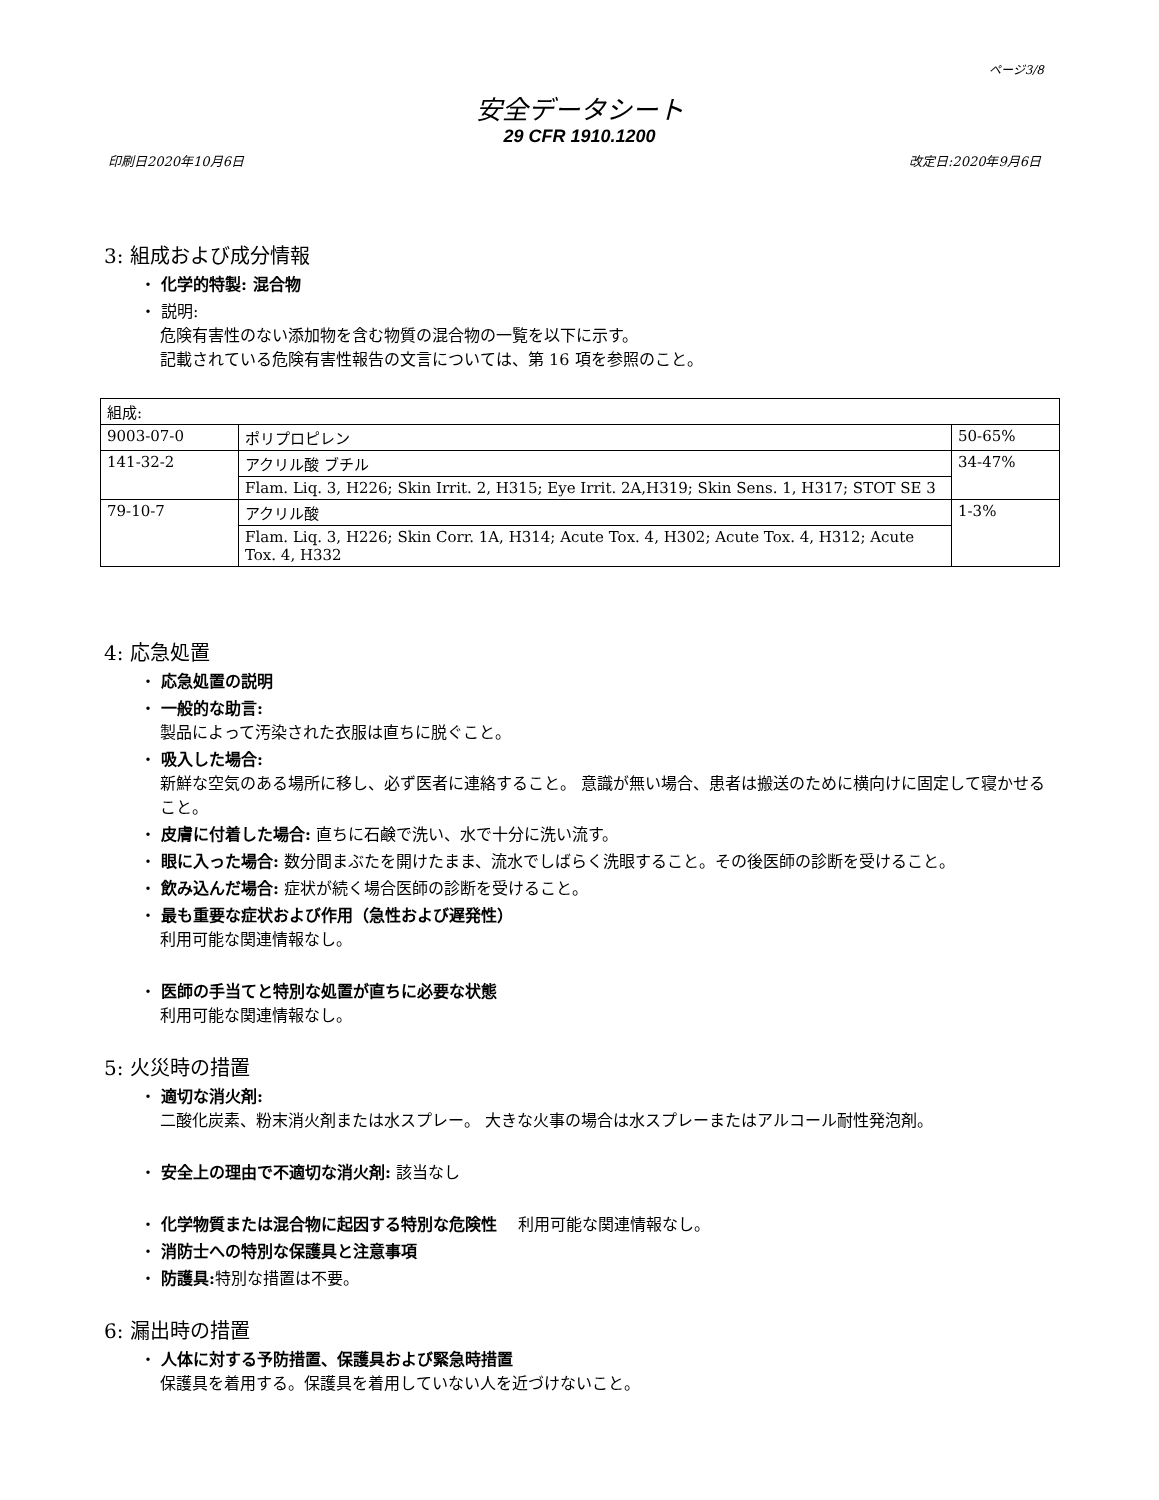ページ3/8
安全データシート
29 CFR 1910.1200
印刷日2020年10月6日 改定日:2020年9月6日
3: 組成および成分情報
・ 化学的特製: 混合物
・ 説明:
危険有害性のない添加物を含む物質の混合物の一覧を以下に示す。
記載されている危険有害性報告の文言については、第 16 項を参照のこと。
| 組成: | | |
| 9003-07-0 | ポリプロピレン | 50-65% |
| 141-32-2 | アクリル酸 ブチル | 34-47% |
| | Flam. Liq. 3, H226; Skin Irrit. 2, H315; Eye Irrit. 2A,H319; Skin Sens. 1, H317; STOT SE 3 | |
| 79-10-7 | アクリル酸 | 1-3% |
| | Flam. Liq. 3, H226; Skin Corr. 1A, H314; Acute Tox. 4, H302; Acute Tox. 4, H312; Acute Tox. 4, H332 | |
4: 応急処置
・ 応急処置の説明
・ 一般的な助言:
製品によって汚染された衣服は直ちに脱ぐこと。
・ 吸入した場合:
新鮮な空気のある場所に移し、必ず医者に連絡すること。 意識が無い場合、患者は搬送のために横向けに固定して寝かせること。
・ 皮膚に付着した場合: 直ちに石鹸で洗い、水で十分に洗い流す。
・ 眼に入った場合: 数分間まぶたを開けたまま、流水でしばらく洗眼すること。その後医師の診断を受けること。
・ 飲み込んだ場合: 症状が続く場合医師の診断を受けること。
・ 最も重要な症状および作用（急性および遅発性）
利用可能な関連情報なし。
・ 医師の手当てと特別な処置が直ちに必要な状態
利用可能な関連情報なし。
5: 火災時の措置
・ 適切な消火剤:
二酸化炭素、粉末消火剤または水スプレー。 大きな火事の場合は水スプレーまたはアルコール耐性発泡剤。
・ 安全上の理由で不適切な消火剤: 該当なし
・ 化学物質または混合物に起因する特別な危険性　 利用可能な関連情報なし。
・ 消防士への特別な保護具と注意事項
・ 防護具: 特別な措置は不要。
6: 漏出時の措置
・ 人体に対する予防措置、保護具および緊急時措置
保護具を着用する。保護具を着用していない人を近づけないこと。